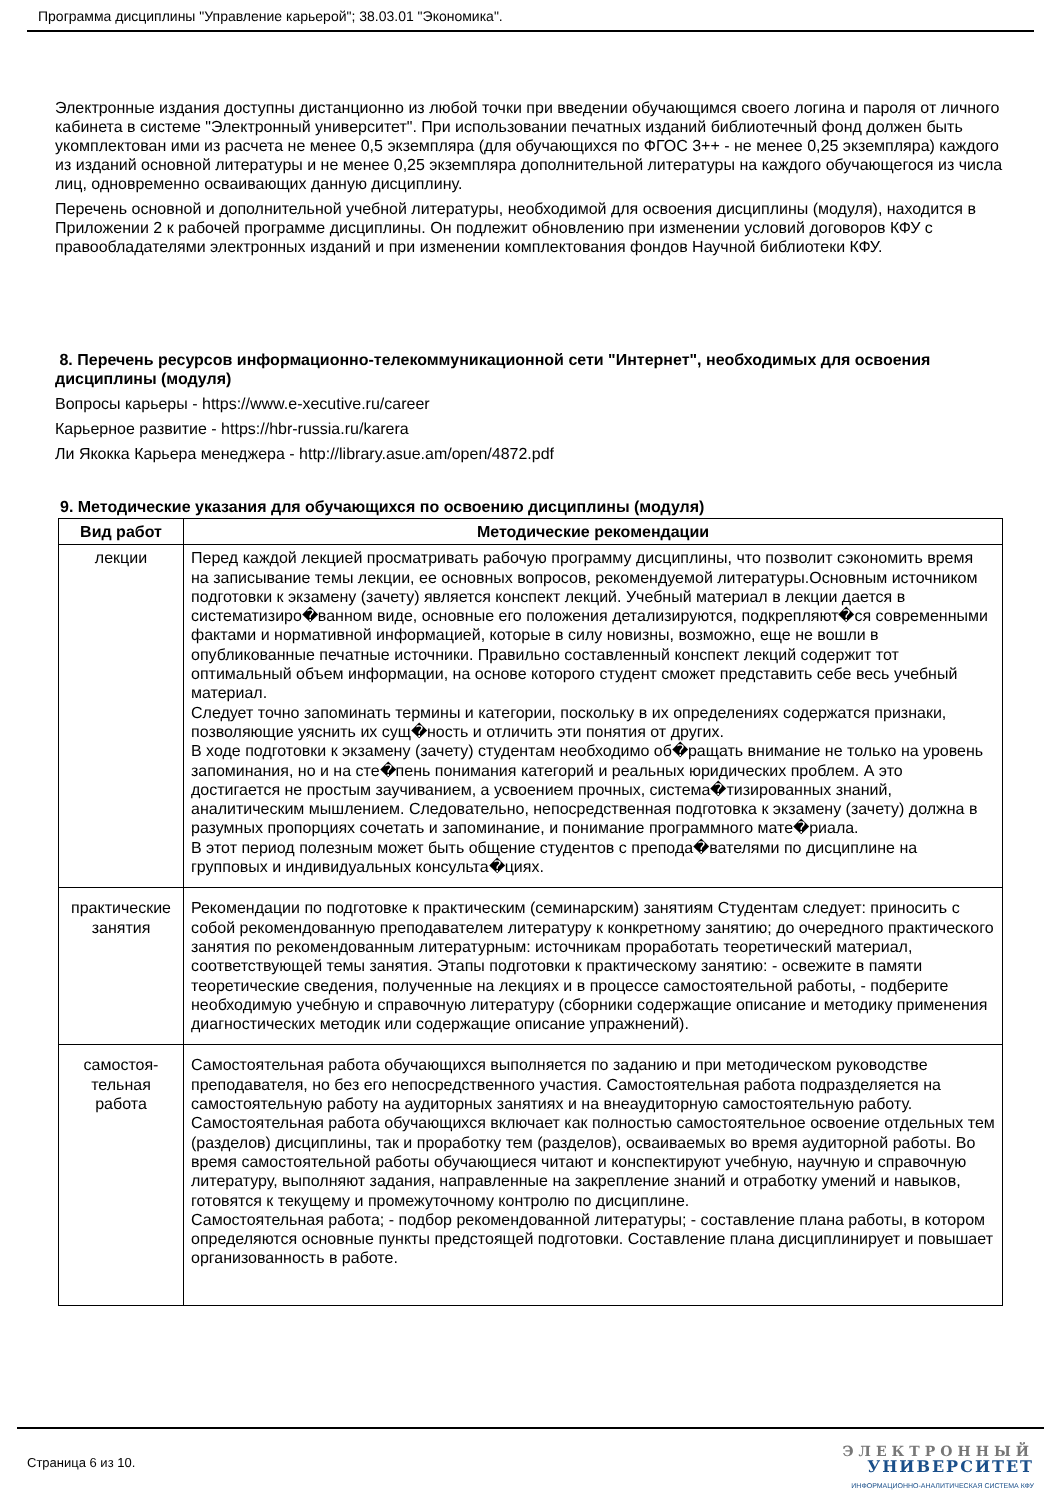Программа дисциплины "Управление карьерой"; 38.03.01 "Экономика".
Электронные издания доступны дистанционно из любой точки при введении обучающимся своего логина и пароля от личного кабинета в системе "Электронный университет". При использовании печатных изданий библиотечный фонд должен быть укомплектован ими из расчета не менее 0,5 экземпляра (для обучающихся по ФГОС 3++ - не менее 0,25 экземпляра) каждого из изданий основной литературы и не менее 0,25 экземпляра дополнительной литературы на каждого обучающегося из числа лиц, одновременно осваивающих данную дисциплину.
Перечень основной и дополнительной учебной литературы, необходимой для освоения дисциплины (модуля), находится в Приложении 2 к рабочей программе дисциплины. Он подлежит обновлению при изменении условий договоров КФУ с правообладателями электронных изданий и при изменении комплектования фондов Научной библиотеки КФУ.
8. Перечень ресурсов информационно-телекоммуникационной сети "Интернет", необходимых для освоения дисциплины (модуля)
Вопросы карьеры - https://www.e-xecutive.ru/career
Карьерное развитие - https://hbr-russia.ru/karera
Ли Якокка Карьера менеджера - http://library.asue.am/open/4872.pdf
9. Методические указания для обучающихся по освоению дисциплины (модуля)
| Вид работ | Методические рекомендации |
| --- | --- |
| лекции | Перед каждой лекцией просматривать рабочую программу дисциплины, что позволит сэкономить время на записывание темы лекции, ее основных вопросов, рекомендуемой литературы.Основным источником подготовки к экзамену (зачету) является конспект лекций. Учебный материал в лекции дается в систематизиро�ванном виде, основные его положения детализируются, подкрепляют�ся современными фактами и нормативной информацией, которые в силу новизны, возможно, еще не вошли в опубликованные печатные источники. Правильно составленный конспект лекций содержит тот оптимальный объем информации, на основе которого студент сможет представить себе весь учебный материал. Следует точно запоминать термины и категории, поскольку в их определениях содержатся признаки, позволяющие уяснить их сущ�ность и отличить эти понятия от других. В ходе подготовки к экзамену (зачету) студентам необходимо об�ращать внимание не только на уровень запоминания, но и на сте�пень понимания категорий и реальных юридических проблем. А это достигается не простым заучиванием, а усвоением прочных, система�тизированных знаний, аналитическим мышлением. Следовательно, непосредственная подготовка к экзамену (зачету) должна в разумных пропорциях сочетать и запоминание, и понимание программного мате�риала. В этот период полезным может быть общение студентов с препода�вателями по дисциплине на групповых и индивидуальных консульта�циях. |
| практические занятия | Рекомендации по подготовке к практическим (семинарским) занятиям Студентам следует: приносить с собой рекомендованную преподавателем литературу к конкретному занятию; до очередного практического занятия по рекомендованным литературным: источникам проработать теоретический материал, соответствующей темы занятия. Этапы подготовки к практическому занятию: - освежите в памяти теоретические сведения, полученные на лекциях и в процессе самостоятельной работы, - подберите необходимую учебную и справочную литературу (сборники содержащие описание и методику применения диагностических методик или содержащие описание упражнений). |
| самостоя- тельная работа | Самостоятельная работа обучающихся выполняется по заданию и при методическом руководстве преподавателя, но без его непосредственного участия. Самостоятельная работа подразделяется на самостоятельную работу на аудиторных занятиях и на внеаудиторную самостоятельную работу. Самостоятельная работа обучающихся включает как полностью самостоятельное освоение отдельных тем (разделов) дисциплины, так и проработку тем (разделов), осваиваемых во время аудиторной работы. Во время самостоятельной работы обучающиеся читают и конспектируют учебную, научную и справочную литературу, выполняют задания, направленные на закрепление знаний и отработку умений и навыков, готовятся к текущему и промежуточному контролю по дисциплине. Самостоятельная работа; - подбор рекомендованной литературы; - составление плана работы, в котором определяются основные пункты предстоящей подготовки. Составление плана дисциплинирует и повышает организованность в работе. |
Страница 6 из 10.
ЭЛЕКТРОННЫЙ
УНИВЕРСИТЕТ
ИНФОРМАЦИОННО-АНАЛИТИЧЕСКАЯ СИСТЕМА КФУ